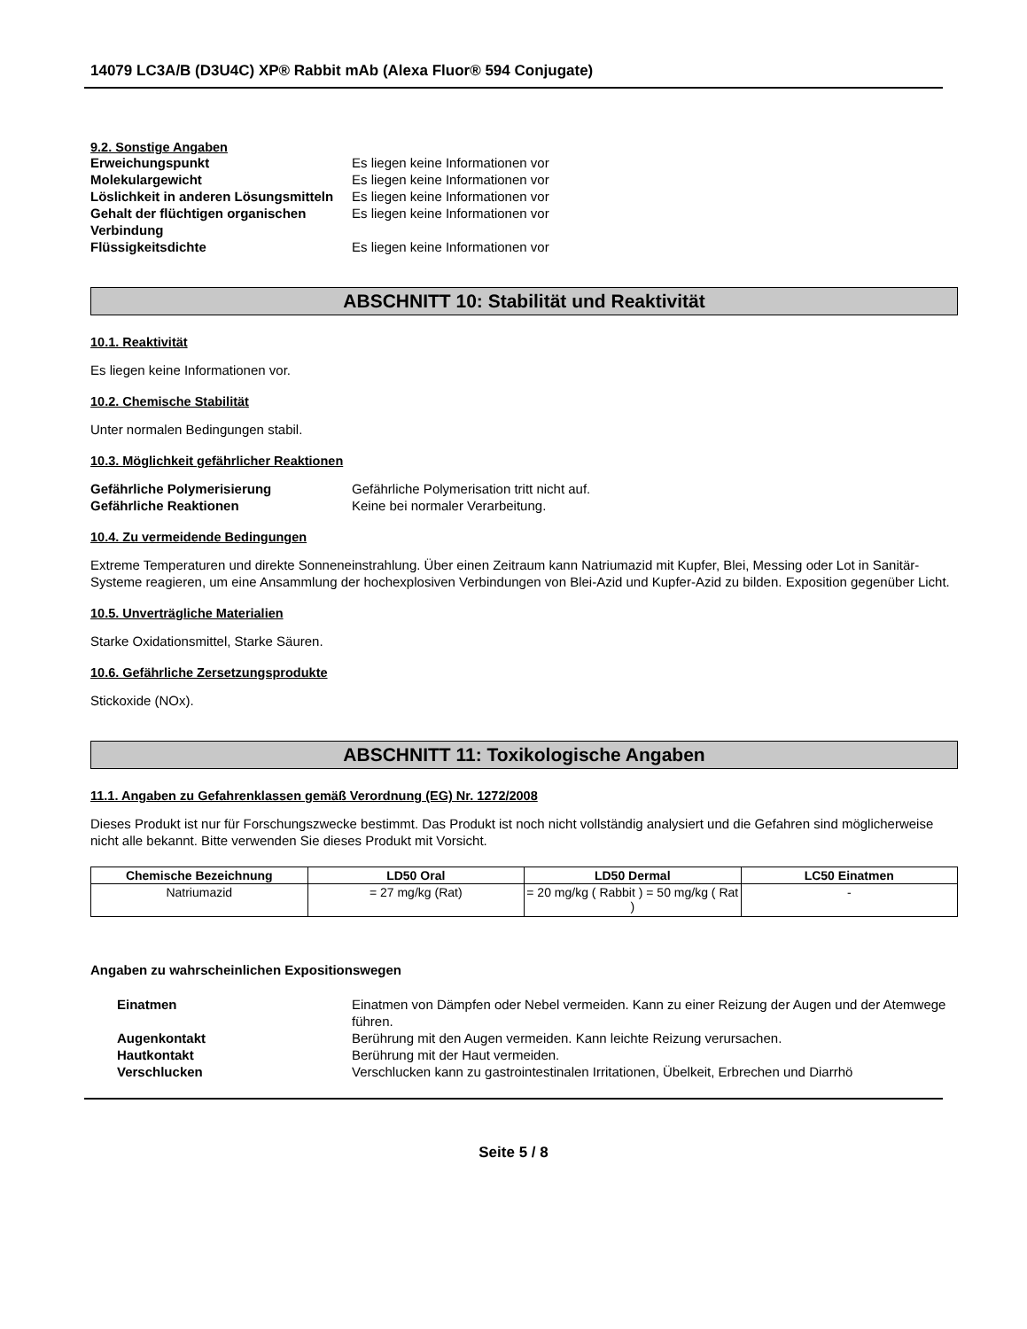14079 LC3A/B (D3U4C) XP® Rabbit mAb (Alexa Fluor® 594 Conjugate)
9.2. Sonstige Angaben
Erweichungspunkt Es liegen keine Informationen vor Molekulargewicht Es liegen keine Informationen vor Löslichkeit in anderen Lösungsmitteln Es liegen keine Informationen vor Gehalt der flüchtigen organischen Verbindung Es liegen keine Informationen vor Flüssigkeitsdichte Es liegen keine Informationen vor
ABSCHNITT 10: Stabilität und Reaktivität
10.1. Reaktivität
Es liegen keine Informationen vor.
10.2. Chemische Stabilität
Unter normalen Bedingungen stabil.
10.3. Möglichkeit gefährlicher Reaktionen
Gefährliche Polymerisierung Gefährliche Polymerisation tritt nicht auf. Gefährliche Reaktionen Keine bei normaler Verarbeitung.
10.4. Zu vermeidende Bedingungen
Extreme Temperaturen und direkte Sonneneinstrahlung. Über einen Zeitraum kann Natriumazid mit Kupfer, Blei, Messing oder Lot in Sanitär-Systeme reagieren, um eine Ansammlung der hochexplosiven Verbindungen von Blei-Azid und Kupfer-Azid zu bilden. Exposition gegenüber Licht.
10.5. Unverträgliche Materialien
Starke Oxidationsmittel, Starke Säuren.
10.6. Gefährliche Zersetzungsprodukte
Stickoxide (NOx).
ABSCHNITT 11: Toxikologische Angaben
11.1. Angaben zu Gefahrenklassen gemäß Verordnung (EG) Nr. 1272/2008
Dieses Produkt ist nur für Forschungszwecke bestimmt. Das Produkt ist noch nicht vollständig analysiert und die Gefahren sind möglicherweise nicht alle bekannt. Bitte verwenden Sie dieses Produkt mit Vorsicht.
| Chemische Bezeichnung | LD50 Oral | LD50 Dermal | LC50 Einatmen |
| --- | --- | --- | --- |
| Natriumazid | = 27 mg/kg (Rat) | = 20 mg/kg ( Rabbit ) = 50 mg/kg ( Rat ) | - |
Angaben zu wahrscheinlichen Expositionswegen
Einatmen Einatmen von Dämpfen oder Nebel vermeiden. Kann zu einer Reizung der Augen und der Atemwege führen. Augenkontakt Berührung mit den Augen vermeiden. Kann leichte Reizung verursachen. Hautkontakt Berührung mit der Haut vermeiden. Verschlucken Verschlucken kann zu gastrointestinalen Irritationen, Übelkeit, Erbrechen und Diarrhö
Seite 5 / 8